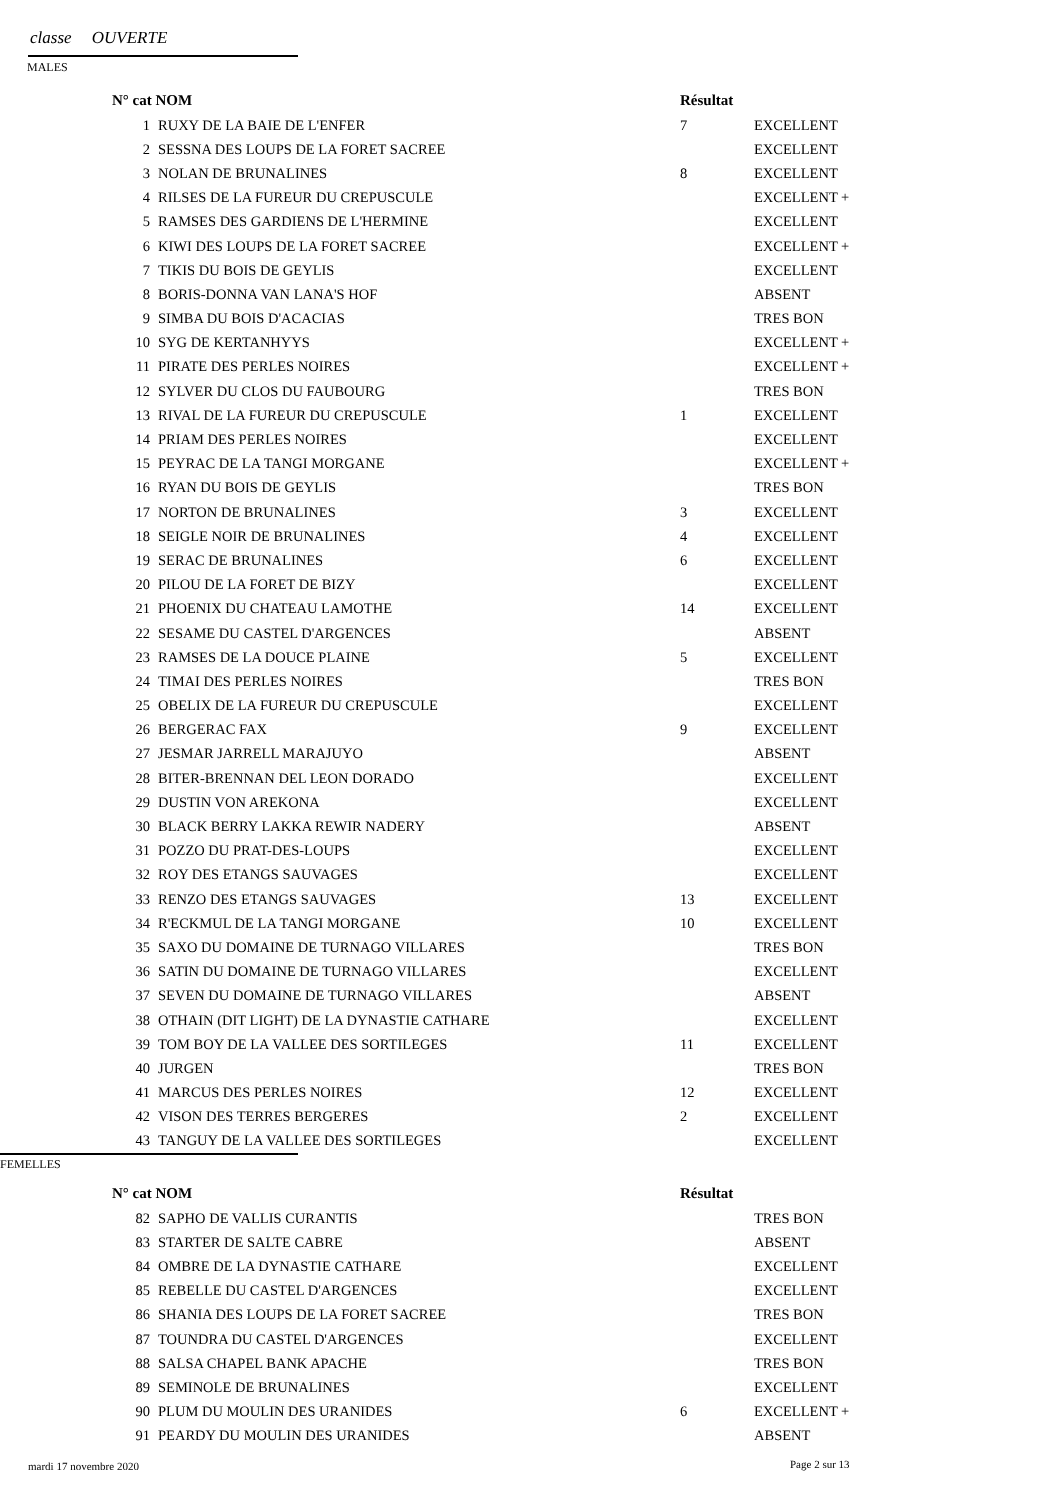classe OUVERTE
MALES
| N° cat NOM | | Résultat | |
| --- | --- | --- | --- |
| 1 | RUXY DE LA BAIE DE L'ENFER | 7 | EXCELLENT |
| 2 | SESSNA DES LOUPS DE LA FORET SACREE | | EXCELLENT |
| 3 | NOLAN DE BRUNALINES | 8 | EXCELLENT |
| 4 | RILSES DE LA FUREUR DU CREPUSCULE | | EXCELLENT + |
| 5 | RAMSES DES GARDIENS DE L'HERMINE | | EXCELLENT |
| 6 | KIWI DES LOUPS DE LA FORET SACREE | | EXCELLENT + |
| 7 | TIKIS DU BOIS DE GEYLIS | | EXCELLENT |
| 8 | BORIS-DONNA VAN LANA'S HOF | | ABSENT |
| 9 | SIMBA DU BOIS D'ACACIAS | | TRES BON |
| 10 | SYG DE KERTANHYYS | | EXCELLENT + |
| 11 | PIRATE DES PERLES NOIRES | | EXCELLENT + |
| 12 | SYLVER DU CLOS DU FAUBOURG | | TRES BON |
| 13 | RIVAL DE LA FUREUR DU CREPUSCULE | 1 | EXCELLENT |
| 14 | PRIAM DES PERLES NOIRES | | EXCELLENT |
| 15 | PEYRAC DE LA TANGI MORGANE | | EXCELLENT + |
| 16 | RYAN DU BOIS DE GEYLIS | | TRES BON |
| 17 | NORTON DE BRUNALINES | 3 | EXCELLENT |
| 18 | SEIGLE NOIR DE BRUNALINES | 4 | EXCELLENT |
| 19 | SERAC DE BRUNALINES | 6 | EXCELLENT |
| 20 | PILOU DE LA FORET DE BIZY | | EXCELLENT |
| 21 | PHOENIX DU CHATEAU LAMOTHE | 14 | EXCELLENT |
| 22 | SESAME DU CASTEL D'ARGENCES | | ABSENT |
| 23 | RAMSES DE LA DOUCE PLAINE | 5 | EXCELLENT |
| 24 | TIMAI DES PERLES NOIRES | | TRES BON |
| 25 | OBELIX DE LA FUREUR DU CREPUSCULE | | EXCELLENT |
| 26 | BERGERAC FAX | 9 | EXCELLENT |
| 27 | JESMAR JARRELL MARAJUYO | | ABSENT |
| 28 | BITER-BRENNAN DEL LEON DORADO | | EXCELLENT |
| 29 | DUSTIN VON AREKONA | | EXCELLENT |
| 30 | BLACK BERRY LAKKA REWIR NADERY | | ABSENT |
| 31 | POZZO DU PRAT-DES-LOUPS | | EXCELLENT |
| 32 | ROY DES ETANGS SAUVAGES | | EXCELLENT |
| 33 | RENZO DES ETANGS SAUVAGES | 13 | EXCELLENT |
| 34 | R'ECKMUL DE LA TANGI MORGANE | 10 | EXCELLENT |
| 35 | SAXO DU DOMAINE DE TURNAGO VILLARES | | TRES BON |
| 36 | SATIN DU DOMAINE DE TURNAGO VILLARES | | EXCELLENT |
| 37 | SEVEN DU DOMAINE DE TURNAGO VILLARES | | ABSENT |
| 38 | OTHAIN (DIT LIGHT) DE LA DYNASTIE CATHARE | | EXCELLENT |
| 39 | TOM BOY DE LA VALLEE DES SORTILEGES | 11 | EXCELLENT |
| 40 | JURGEN | | TRES BON |
| 41 | MARCUS DES PERLES NOIRES | 12 | EXCELLENT |
| 42 | VISON DES TERRES BERGERES | 2 | EXCELLENT |
| 43 | TANGUY DE LA VALLEE DES SORTILEGES | | EXCELLENT |
FEMELLES
| N° cat NOM | | Résultat | |
| --- | --- | --- | --- |
| 82 | SAPHO DE VALLIS CURANTIS | | TRES BON |
| 83 | STARTER DE SALTE CABRE | | ABSENT |
| 84 | OMBRE DE LA DYNASTIE CATHARE | | EXCELLENT |
| 85 | REBELLE DU CASTEL D'ARGENCES | | EXCELLENT |
| 86 | SHANIA DES LOUPS DE LA FORET SACREE | | TRES BON |
| 87 | TOUNDRA DU CASTEL D'ARGENCES | | EXCELLENT |
| 88 | SALSA CHAPEL BANK APACHE | | TRES BON |
| 89 | SEMINOLE DE BRUNALINES | | EXCELLENT |
| 90 | PLUM DU MOULIN DES URANIDES | 6 | EXCELLENT + |
| 91 | PEARDY DU MOULIN DES URANIDES | | ABSENT |
mardi 17 novembre 2020 Page 2 sur 13